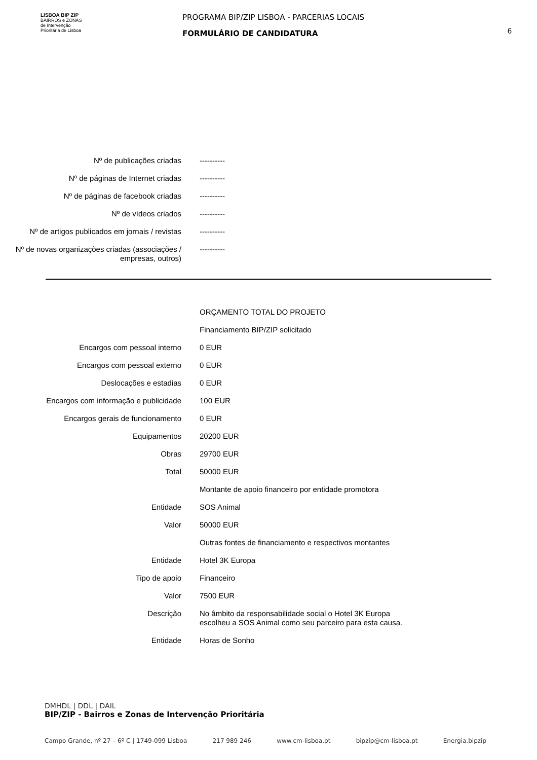LISBOA BIP ZIP
BAIRROS e ZONAS
de Intervenção
Prioritária de Lisboa
PROGRAMA BIP/ZIP LISBOA - PARCERIAS LOCAIS
FORMULÁRIO DE CANDIDATURA
6
| Nº de publicações criadas | ---------- |
| Nº de páginas de Internet criadas | ---------- |
| Nº de páginas de facebook criadas | ---------- |
| Nº de vídeos criados | ---------- |
| Nº de artigos publicados em jornais / revistas | ---------- |
| Nº de novas organizações criadas (associações / empresas, outros) | ---------- |
| | ORÇAMENTO TOTAL DO PROJETO |
| | Financiamento BIP/ZIP solicitado |
| Encargos com pessoal interno | 0 EUR |
| Encargos com pessoal externo | 0 EUR |
| Deslocações e estadias | 0 EUR |
| Encargos com informação e publicidade | 100 EUR |
| Encargos gerais de funcionamento | 0 EUR |
| Equipamentos | 20200 EUR |
| Obras | 29700 EUR |
| Total | 50000 EUR |
| | Montante de apoio financeiro por entidade promotora |
| Entidade | SOS Animal |
| Valor | 50000 EUR |
| | Outras fontes de financiamento e respectivos montantes |
| Entidade | Hotel 3K Europa |
| Tipo de apoio | Financeiro |
| Valor | 7500 EUR |
| Descrição | No âmbito da responsabilidade social o Hotel 3K Europa escolheu a SOS Animal como seu parceiro para esta causa. |
| Entidade | Horas de Sonho |
DMHDL | DDL | DAIL
BIP/ZIP - Bairros e Zonas de Intervenção Prioritária
Campo Grande, nº 27 – 6º C | 1749-099 Lisboa 217 989 246 www.cm-lisboa.pt bipzip@cm-lisboa.pt Energia.bipzip